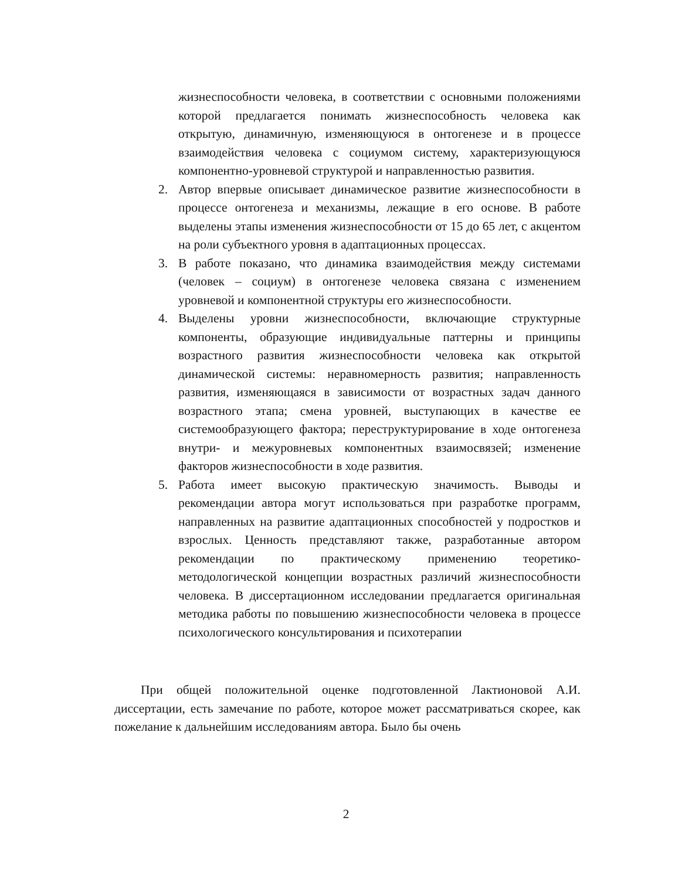жизнеспособности человека, в соответствии с основными положениями которой предлагается понимать жизнеспособность человека как открытую, динамичную, изменяющуюся в онтогенезе и в процессе взаимодействия человека с социумом систему, характеризующуюся компонентно-уровневой структурой и направленностью развития.
2. Автор впервые описывает динамическое развитие жизнеспособности в процессе онтогенеза и механизмы, лежащие в его основе. В работе выделены этапы изменения жизнеспособности от 15 до 65 лет, с акцентом на роли субъектного уровня в адаптационных процессах.
3. В работе показано, что динамика взаимодействия между системами (человек – социум) в онтогенезе человека связана с изменением уровневой и компонентной структуры его жизнеспособности.
4. Выделены уровни жизнеспособности, включающие структурные компоненты, образующие индивидуальные паттерны и принципы возрастного развития жизнеспособности человека как открытой динамической системы: неравномерность развития; направленность развития, изменяющаяся в зависимости от возрастных задач данного возрастного этапа; смена уровней, выступающих в качестве ее системообразующего фактора; переструктурирование в ходе онтогенеза внутри- и межуровневых компонентных взаимосвязей; изменение факторов жизнеспособности в ходе развития.
5. Работа имеет высокую практическую значимость. Выводы и рекомендации автора могут использоваться при разработке программ, направленных на развитие адаптационных способностей у подростков и взрослых. Ценность представляют также, разработанные автором рекомендации по практическому применению теоретико-методологической концепции возрастных различий жизнеспособности человека. В диссертационном исследовании предлагается оригинальная методика работы по повышению жизнеспособности человека в процессе психологического консультирования и психотерапии
При общей положительной оценке подготовленной Лактионовой А.И. диссертации, есть замечание по работе, которое может рассматриваться скорее, как пожелание к дальнейшим исследованиям автора. Было бы очень
2